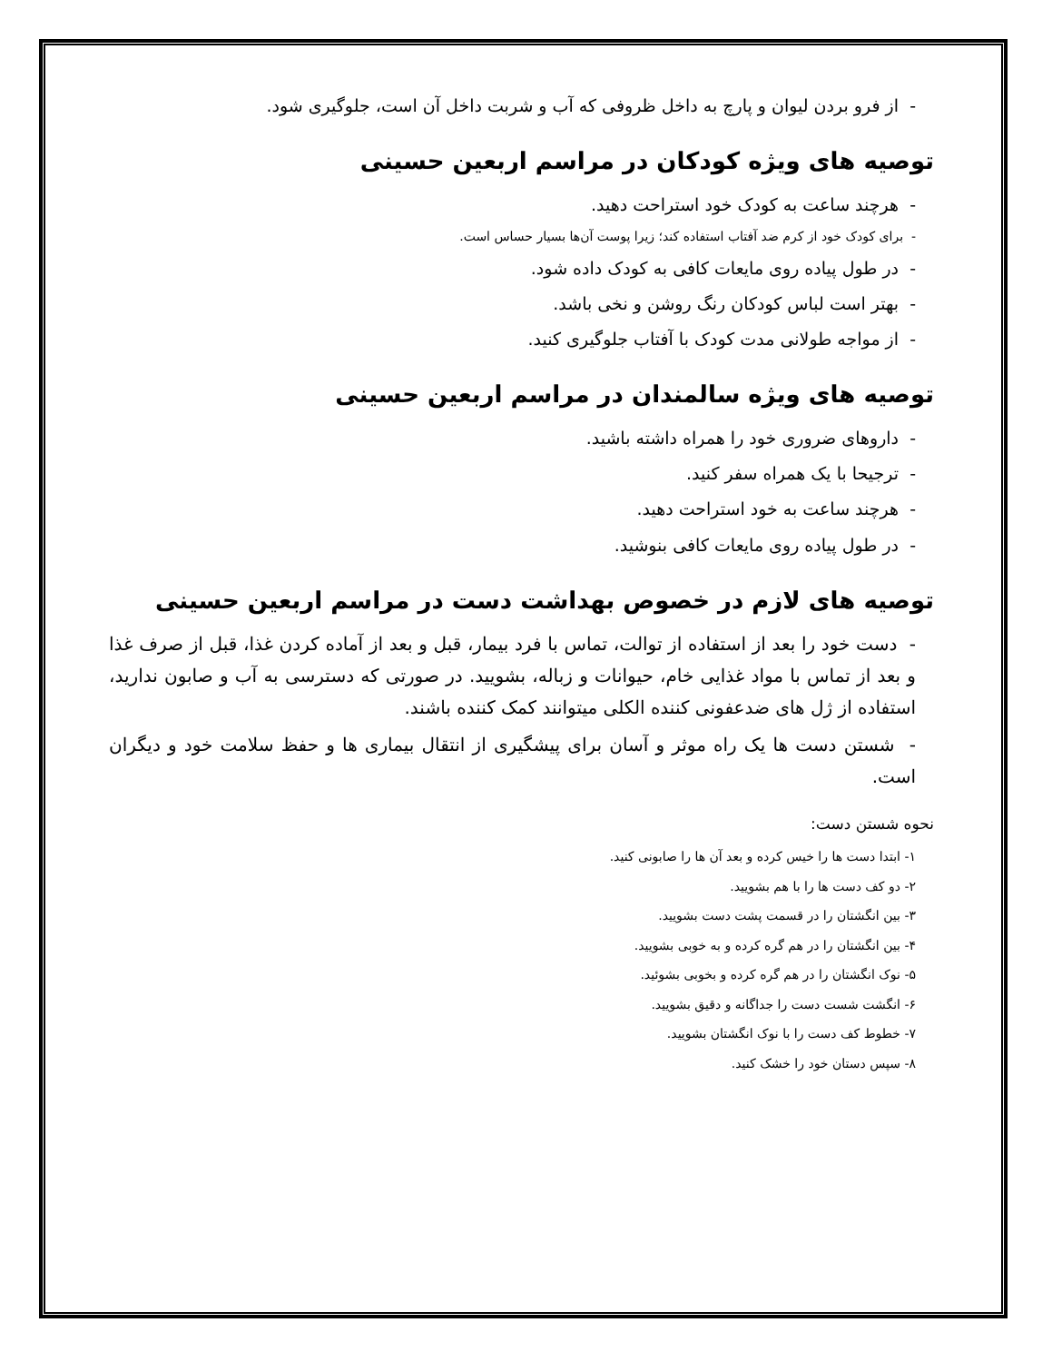- از فرو بردن لیوان و پارچ به داخل ظروفی که آب و شربت داخل آن است، جلوگیری شود.
توصیه های ویژه کودکان در مراسم اربعین حسینی
- هرچند ساعت به کودک خود استراحت دهید.
- برای کودک خود از کرم ضد آفتاب استفاده کند؛ زیرا پوست آن‌ها بسیار حساس است.
- در طول پیاده روی مایعات کافی به کودک داده شود.
- بهتر است لباس کودکان رنگ روشن و نخی باشد.
- از مواجه طولانی مدت کودک با آفتاب جلوگیری کنید.
توصیه های ویژه سالمندان در مراسم اربعین حسینی
- داروهای ضروری خود را همراه داشته باشید.
- ترجیحا با یک همراه سفر کنید.
- هرچند ساعت به خود استراحت دهید.
- در طول پیاده روی مایعات کافی بنوشید.
توصیه های لازم در خصوص بهداشت دست در مراسم اربعین حسینی
- دست خود را بعد از استفاده از توالت، تماس با فرد بیمار، قبل و بعد از آماده کردن غذا، قبل از صرف غذا و بعد از تماس با مواد غذایی خام، حیوانات و زباله، بشویید. در صورتی که دسترسی به آب و صابون ندارید، استفاده از ژل های ضدعفونی کننده الکلی میتوانند کمک کننده باشند.
- شستن دست ها یک راه موثر و آسان برای پیشگیری از انتقال بیماری ها و حفظ سلامت خود و دیگران است.
نحوه شستن دست:
۱- ابتدا دست ها را خیس کرده و بعد آن ها را صابونی کنید.
۲- دو کف دست ها را با هم بشویید.
۳- بین انگشتان را در قسمت پشت دست بشویید.
۴- بین انگشتان را در هم گره کرده و به خوبی بشویید.
۵- نوک انگشتان را در هم گره کرده و بخوبی بشوئید.
۶- انگشت شست دست را جداگانه و دقیق بشویید.
۷- خطوط کف دست را با نوک انگشتان بشویید.
۸- سپس دستان خود را خشک کنید.